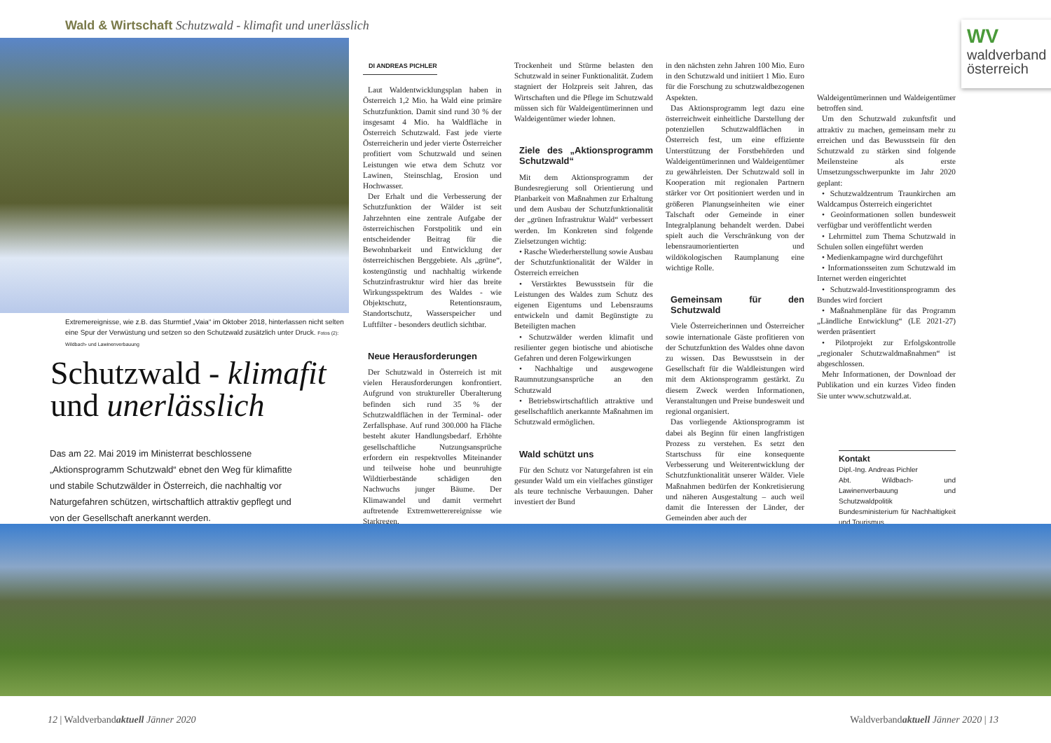Wald & Wirtschaft Schutzwald - klimafit und unerlässlich
WV
waldverband
österreich
Extremereignisse, wie z.B. das Sturmtief „Vaia“ im Oktober 2018, hinterlassen nicht selten eine Spur der Verwüstung und setzen so den Schutzwald zusätzlich unter Druck. Fotos (2): Wildbach- und Lawinenverbauung
Schutzwald - klimafit
und unerlässlich
Das am 22. Mai 2019 im Ministerrat beschlossene „Aktionsprogramm Schutzwald“ ebnet den Weg für klimafitte und stabile Schutzwälder in Österreich, die nachhaltig vor Naturgefahren schützen, wirtschaftlich attraktiv gepflegt und von der Gesellschaft anerkannt werden.
DI ANDREAS PICHLER
Laut Waldentwicklungsplan haben in Österreich 1,2 Mio. ha Wald eine primäre Schutzfunktion. Damit sind rund 30 % der insgesamt 4 Mio. ha Waldfläche in Österreich Schutzwald. Fast jede vierte Österreicherin und jeder vierte Österreicher profitiert vom Schutzwald und seinen Leistungen wie etwa dem Schutz vor Lawinen, Steinschlag, Erosion und Hochwasser.
Der Erhalt und die Verbesserung der Schutzfunktion der Wälder ist seit Jahrzehnten eine zentrale Aufgabe der österreichischen Forstpolitik und ein entscheidender Beitrag für die Bewohnbarkeit und Entwicklung der österreichischen Berggebiete. Als „grüne“, kostengünstig und nachhaltig wirkende Schutzinfrastruktur wird hier das breite Wirkungsspektrum des Waldes - wie Objektschutz, Retentionsraum, Standortschutz, Wasserspeicher und Luftfilter - besonders deutlich sichtbar.
Neue Herausforderungen
Der Schutzwald in Österreich ist mit vielen Herausforderungen konfrontiert. Aufgrund von struktureller Überalterung befinden sich rund 35 % der Schutzwaldflächen in der Terminal- oder Zerfallsphase. Auf rund 300.000 ha Fläche besteht akuter Handlungsbedarf. Erhöhte gesellschaftliche Nutzungsansprüche erfordern ein respektvolles Miteinander und teilweise hohe und beunruhigte Wildtierbestände schädigen den Nachwuchs junger Bäume. Der Klimawandel und damit vermehrt auftretende Extremwetterereignisse wie Starkregen,
Trockenheit und Stürme belasten den Schutzwald in seiner Funktionalität. Zudem stagniert der Holzpreis seit Jahren, das Wirtschaften und die Pflege im Schutzwald müssen sich für Waldeigentümerinnen und Waldeigentümer wieder lohnen.
Ziele des „Aktionsprogramm Schutzwald“
Mit dem Aktionsprogramm der Bundesregierung soll Orientierung und Planbarkeit von Maßnahmen zur Erhaltung und dem Ausbau der Schutzfunktionalität der „grünen Infrastruktur Wald“ verbessert werden. Im Konkreten sind folgende Zielsetzungen wichtig:
• Rasche Wiederherstellung sowie Ausbau der Schutzfunktionalität der Wälder in Österreich erreichen
• Verstärktes Bewusstsein für die Leistungen des Waldes zum Schutz des eigenen Eigentums und Lebensraums entwickeln und damit Begünstigte zu Beteiligten machen
• Schutzwälder werden klimafit und resilienter gegen biotische und abiotische Gefahren und deren Folgewirkungen
• Nachhaltige und ausgewogene Raumnutzungsansprüche an den Schutzwald
• Betriebswirtschaftlich attraktive und gesellschaftlich anerkannte Maßnahmen im Schutzwald ermöglichen.
Wald schützt uns
Für den Schutz vor Naturgefahren ist ein gesunder Wald um ein vielfaches günstiger als teure technische Verbauungen. Daher investiert der Bund
in den nächsten zehn Jahren 100 Mio. Euro in den Schutzwald und initiiert 1 Mio. Euro für die Forschung zu schutzwaldbezogenen Aspekten.
Das Aktionsprogramm legt dazu eine österreichweit einheitliche Darstellung der potenziellen Schutzwaldflächen in Österreich fest, um eine effiziente Unterstützung der Forstbehörden und Waldeigentümerinnen und Waldeigentümer zu gewährleisten. Der Schutzwald soll in Kooperation mit regionalen Partnern stärker vor Ort positioniert werden und in größeren Planungseinheiten wie einer Talschaft oder Gemeinde in einer Integralplanung behandelt werden. Dabei spielt auch die Verschränkung von der lebensraumorientierten und wildökologischen Raumplanung eine wichtige Rolle.
Gemeinsam für den Schutzwald
Viele Österreicherinnen und Österreicher sowie internationale Gäste profitieren von der Schutzfunktion des Waldes ohne davon zu wissen. Das Bewusstsein in der Gesellschaft für die Waldleistungen wird mit dem Aktionsprogramm gestärkt. Zu diesem Zweck werden Informationen, Veranstaltungen und Preise bundesweit und regional organisiert.
Das vorliegende Aktionsprogramm ist dabei als Beginn für einen langfristigen Prozess zu verstehen. Es setzt den Startschuss für eine konsequente Verbesserung und Weiterentwicklung der Schutzfunktionalität unserer Wälder. Viele Maßnahmen bedürfen der Konkretisierung und näheren Ausgestaltung – auch weil damit die Interessen der Länder, der Gemeinden aber auch der
Waldeigentümerinnen und Waldeigentümer betroffen sind.
Um den Schutzwald zukunftsfit und attraktiv zu machen, gemeinsam mehr zu erreichen und das Bewusstsein für den Schutzwald zu stärken sind folgende Meilensteine als erste Umsetzungsschwerpunkte im Jahr 2020 geplant:
• Schutzwaldzentrum Traunkirchen am Waldcampus Österreich eingerichtet
• Geoinformationen sollen bundesweit verfügbar und veröffentlicht werden
• Lehrmittel zum Thema Schutzwald in Schulen sollen eingeführt werden
• Medienkampagne wird durchgeführt
• Informationsseiten zum Schutzwald im Internet werden eingerichtet
• Schutzwald-Investitionsprogramm des Bundes wird forciert
• Maßnahmenpläne für das Programm „Ländliche Entwicklung“ (LE 2021-27) werden präsentiert
• Pilotprojekt zur Erfolgskontrolle „regionaler Schutzwaldmaßnahmen“ ist abgeschlossen.
Mehr Informationen, der Download der Publikation und ein kurzes Video finden Sie unter www.schutzwald.at.
Kontakt
Dipl.-Ing. Andreas Pichler
Abt. Wildbach- und Lawinenverbauung und Schutzwaldpolitik
Bundesministerium für Nachhaltigkeit und Tourismus
12 | Waldverbandaktuell Jänner 2020
Waldverbandaktuell Jänner 2020 | 13